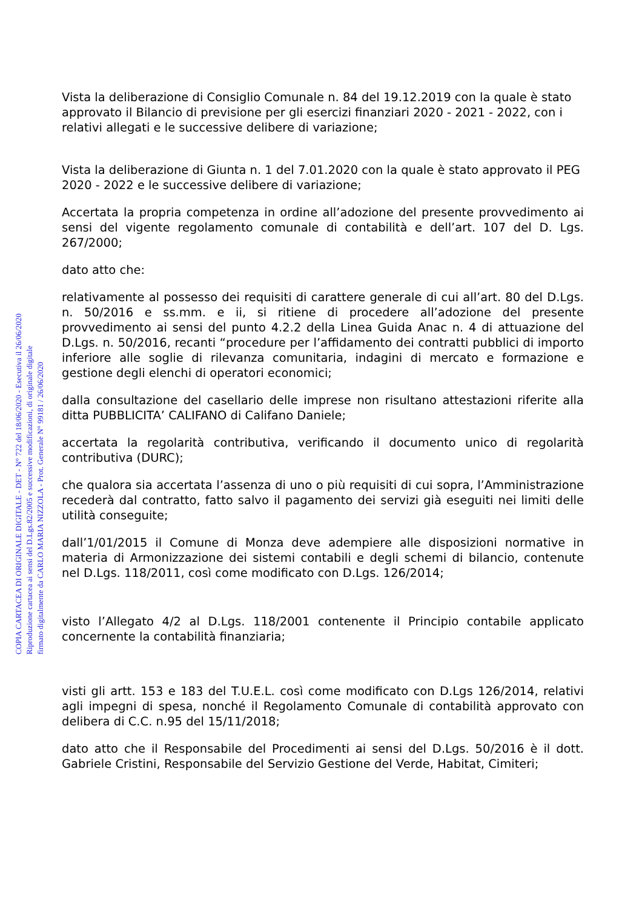Vista la deliberazione di Consiglio Comunale n. 84 del 19.12.2019 con la quale è stato approvato il Bilancio di previsione per gli esercizi finanziari 2020 - 2021 - 2022, con i relativi allegati e le successive delibere di variazione;
Vista la deliberazione di Giunta n. 1 del 7.01.2020 con la quale è stato approvato il PEG 2020 - 2022 e le successive delibere di variazione;
Accertata la propria competenza in ordine all’adozione del presente provvedimento ai sensi del vigente regolamento comunale di contabilità e dell’art. 107 del D. Lgs. 267/2000;
dato atto che:
relativamente al possesso dei requisiti di carattere generale di cui all’art. 80 del D.Lgs. n. 50/2016 e ss.mm. e ii, si ritiene di procedere all’adozione del presente provvedimento ai sensi del punto 4.2.2 della Linea Guida Anac n. 4 di attuazione del D.Lgs. n. 50/2016, recanti “procedure per l’affidamento dei contratti pubblici di importo inferiore alle soglie di rilevanza comunitaria, indagini di mercato e formazione e gestione degli elenchi di operatori economici;
dalla consultazione del casellario delle imprese non risultano attestazioni riferite alla ditta PUBBLICITA’ CALIFANO di Califano Daniele;
accertata la regolarità contributiva, verificando il documento unico di regolarità contributiva (DURC);
che qualora sia accertata l’assenza di uno o più requisiti di cui sopra, l’Amministrazione recederà dal contratto, fatto salvo il pagamento dei servizi già eseguiti nei limiti delle utilità conseguite;
dall’1/01/2015 il Comune di Monza deve adempiere alle disposizioni normative in materia di Armonizzazione dei sistemi contabili e degli schemi di bilancio, contenute nel D.Lgs. 118/2011, così come modificato con D.Lgs. 126/2014;
visto l’Allegato 4/2 al D.Lgs. 118/2001 contenente il Principio contabile applicato concernente la contabilità finanziaria;
visti gli artt. 153 e 183 del T.U.E.L. così come modificato con D.Lgs 126/2014, relativi agli impegni di spesa, nonché il Regolamento Comunale di contabilità approvato con delibera di C.C. n.95 del 15/11/2018;
dato atto che il Responsabile del Procedimenti ai sensi del D.Lgs. 50/2016 è il dott. Gabriele Cristini, Responsabile del Servizio Gestione del Verde, Habitat, Cimiteri;
COPIA CARTACEA DI ORIGINALE DIGITALE - DET - N° 722 del 18/06/2020 - Esecutiva il 26/06/2020
Riproduzione cartacea ai sensi del D.Lgs.82/2005 e successive modificazioni, di originale digitale
firmato digitalmente da CARLO MARIA NIZZOLA - Prot. Generale N° 99181 / 26/06/2020